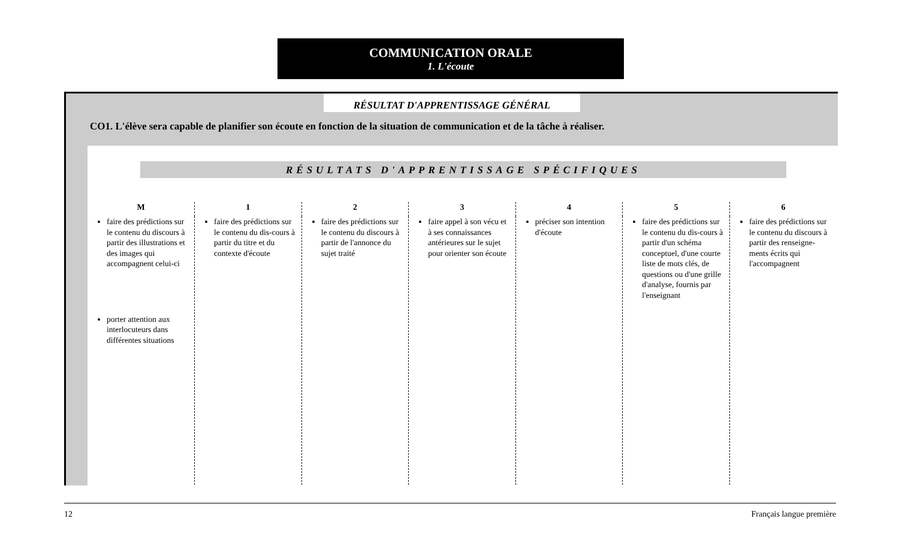COMMUNICATION ORALE
1. L'écoute
RÉSULTAT D'APPRENTISSAGE GÉNÉRAL
CO1. L'élève sera capable de planifier son écoute en fonction de la situation de communication et de la tâche à réaliser.
RÉSULTATS D'APPRENTISSAGE SPÉCIFIQUES
| M | 1 | 2 | 3 | 4 | 5 | 6 |
| --- | --- | --- | --- | --- | --- | --- |
| faire des prédictions sur le contenu du discours à partir des illustrations et des images qui accompagnent celui-ci porter attention aux interlocuteurs dans différentes situations | faire des prédictions sur le contenu du dis-cours à partir du titre et du contexte d'écoute | faire des prédictions sur le contenu du discours à partir de l'annonce du sujet traité | faire appel à son vécu et à ses connaissances antérieures sur le sujet pour orienter son écoute | préciser son intention d'écoute | faire des prédictions sur le contenu du dis-cours à partir d'un schéma conceptuel, d'une courte liste de mots clés, de questions ou d'une grille d'analyse, fournis par l'enseignant | faire des prédictions sur le contenu du discours à partir des renseigne-ments écrits qui l'accompagnent |
12 Français langue première